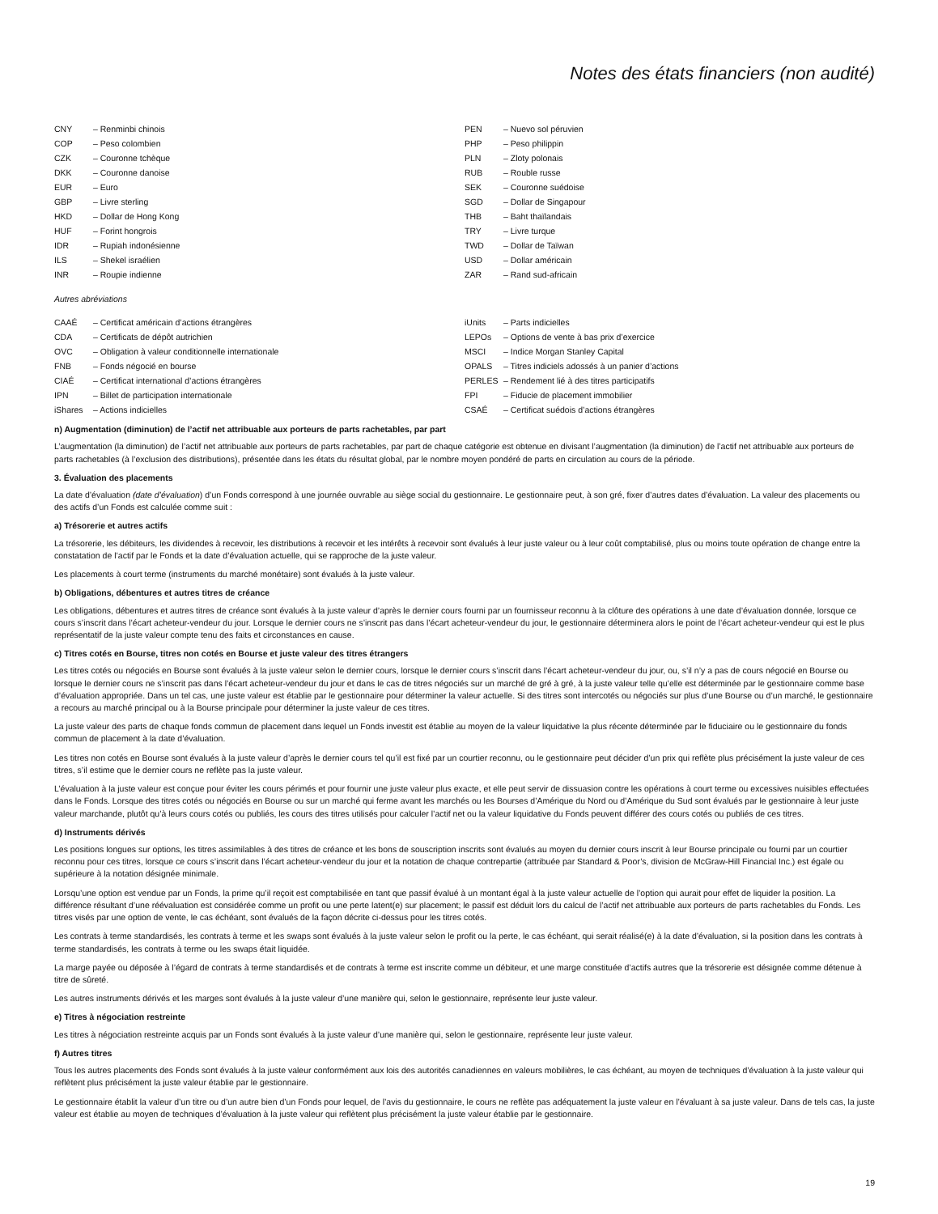Notes des états financiers (non audité)
CNY – Renminbi chinois
COP – Peso colombien
CZK – Couronne tchèque
DKK – Couronne danoise
EUR – Euro
GBP – Livre sterling
HKD – Dollar de Hong Kong
HUF – Forint hongrois
IDR – Rupiah indonésienne
ILS – Shekel israélien
INR – Roupie indienne
PEN – Nuevo sol péruvien
PHP – Peso philippin
PLN – Zloty polonais
RUB – Rouble russe
SEK – Couronne suédoise
SGD – Dollar de Singapour
THB – Baht thaïlandais
TRY – Livre turque
TWD – Dollar de Taïwan
USD – Dollar américain
ZAR – Rand sud-africain
Autres abréviations
CAAÉ – Certificat américain d’actions étrangères
CDA – Certificats de dépôt autrichien
OVC – Obligation à valeur conditionnelle internationale
FNB – Fonds négocié en bourse
CIAÉ – Certificat international d’actions étrangères
IPN – Billet de participation internationale
iShares – Actions indicielles
iUnits – Parts indicielles
LEPOs – Options de vente à bas prix d’exercice
MSCI – Indice Morgan Stanley Capital
OPALS – Titres indiciels adossés à un panier d’actions
PERLES – Rendement lié à des titres participatifs
FPI – Fiducie de placement immobilier
CSAÉ – Certificat suédois d’actions étrangères
n) Augmentation (diminution) de l’actif net attribuable aux porteurs de parts rachetables, par part
L’augmentation (la diminution) de l’actif net attribuable aux porteurs de parts rachetables, par part de chaque catégorie est obtenue en divisant l’augmentation (la diminution) de l’actif net attribuable aux porteurs de parts rachetables (à l’exclusion des distributions), présentée dans les états du résultat global, par le nombre moyen pondéré de parts en circulation au cours de la période.
3. Évaluation des placements
La date d’évaluation (date d’évaluation) d’un Fonds correspond à une journée ouvrable au siège social du gestionnaire. Le gestionnaire peut, à son gré, fixer d’autres dates d’évaluation. La valeur des placements ou des actifs d’un Fonds est calculée comme suit :
a) Trésorerie et autres actifs
La trésorerie, les débiteurs, les dividendes à recevoir, les distributions à recevoir et les intérêts à recevoir sont évalués à leur juste valeur ou à leur coût comptabilisé, plus ou moins toute opération de change entre la constatation de l’actif par le Fonds et la date d’évaluation actuelle, qui se rapproche de la juste valeur.
Les placements à court terme (instruments du marché monétaire) sont évalués à la juste valeur.
b) Obligations, débentures et autres titres de créance
Les obligations, débentures et autres titres de créance sont évalués à la juste valeur d’après le dernier cours fourni par un fournisseur reconnu à la clôture des opérations à une date d’évaluation donnée, lorsque ce cours s’inscrit dans l’écart acheteur-vendeur du jour. Lorsque le dernier cours ne s’inscrit pas dans l’écart acheteur-vendeur du jour, le gestionnaire déterminera alors le point de l’écart acheteur-vendeur qui est le plus représentatif de la juste valeur compte tenu des faits et circonstances en cause.
c) Titres cotés en Bourse, titres non cotés en Bourse et juste valeur des titres étrangers
Les titres cotés ou négociés en Bourse sont évalués à la juste valeur selon le dernier cours, lorsque le dernier cours s’inscrit dans l’écart acheteur-vendeur du jour, ou, s’il n’y a pas de cours négocié en Bourse ou lorsque le dernier cours ne s’inscrit pas dans l’écart acheteur-vendeur du jour et dans le cas de titres négociés sur un marché de gré à gré, à la juste valeur telle qu’elle est déterminée par le gestionnaire comme base d’évaluation appropriée. Dans un tel cas, une juste valeur est établie par le gestionnaire pour déterminer la valeur actuelle. Si des titres sont intercotés ou négociés sur plus d’une Bourse ou d’un marché, le gestionnaire a recours au marché principal ou à la Bourse principale pour déterminer la juste valeur de ces titres.
La juste valeur des parts de chaque fonds commun de placement dans lequel un Fonds investit est établie au moyen de la valeur liquidative la plus récente déterminée par le fiduciaire ou le gestionnaire du fonds commun de placement à la date d’évaluation.
Les titres non cotés en Bourse sont évalués à la juste valeur d’après le dernier cours tel qu’il est fixé par un courtier reconnu, ou le gestionnaire peut décider d’un prix qui reflète plus précisément la juste valeur de ces titres, s’il estime que le dernier cours ne reflète pas la juste valeur.
L’évaluation à la juste valeur est conçue pour éviter les cours périmés et pour fournir une juste valeur plus exacte, et elle peut servir de dissuasion contre les opérations à court terme ou excessives nuisibles effectuées dans le Fonds. Lorsque des titres cotés ou négociés en Bourse ou sur un marché qui ferme avant les marchés ou les Bourses d’Amérique du Nord ou d’Amérique du Sud sont évalués par le gestionnaire à leur juste valeur marchande, plutôt qu’à leurs cours cotés ou publiés, les cours des titres utilisés pour calculer l’actif net ou la valeur liquidative du Fonds peuvent différer des cours cotés ou publiés de ces titres.
d) Instruments dérivés
Les positions longues sur options, les titres assimilables à des titres de créance et les bons de souscription inscrits sont évalués au moyen du dernier cours inscrit à leur Bourse principale ou fourni par un courtier reconnu pour ces titres, lorsque ce cours s’inscrit dans l’écart acheteur-vendeur du jour et la notation de chaque contrepartie (attribuée par Standard & Poor’s, division de McGraw-Hill Financial Inc.) est égale ou supérieure à la notation désignée minimale.
Lorsqu’une option est vendue par un Fonds, la prime qu’il reçoit est comptabilisée en tant que passif évalué à un montant égal à la juste valeur actuelle de l’option qui aurait pour effet de liquider la position. La différence résultant d’une réévaluation est considérée comme un profit ou une perte latent(e) sur placement; le passif est déduit lors du calcul de l’actif net attribuable aux porteurs de parts rachetables du Fonds. Les titres visés par une option de vente, le cas échéant, sont évalués de la façon décrite ci-dessus pour les titres cotés.
Les contrats à terme standardisés, les contrats à terme et les swaps sont évalués à la juste valeur selon le profit ou la perte, le cas échéant, qui serait réalisé(e) à la date d’évaluation, si la position dans les contrats à terme standardisés, les contrats à terme ou les swaps était liquidée.
La marge payée ou déposée à l’égard de contrats à terme standardisés et de contrats à terme est inscrite comme un débiteur, et une marge constituée d’actifs autres que la trésorerie est désignée comme détenue à titre de sûreté.
Les autres instruments dérivés et les marges sont évalués à la juste valeur d’une manière qui, selon le gestionnaire, représente leur juste valeur.
e) Titres à négociation restreinte
Les titres à négociation restreinte acquis par un Fonds sont évalués à la juste valeur d’une manière qui, selon le gestionnaire, représente leur juste valeur.
f) Autres titres
Tous les autres placements des Fonds sont évalués à la juste valeur conformément aux lois des autorités canadiennes en valeurs mobilières, le cas échéant, au moyen de techniques d’évaluation à la juste valeur qui reflètent plus précisément la juste valeur établie par le gestionnaire.
Le gestionnaire établit la valeur d’un titre ou d’un autre bien d’un Fonds pour lequel, de l’avis du gestionnaire, le cours ne reflète pas adéquatement la juste valeur en l’évaluant à sa juste valeur. Dans de tels cas, la juste valeur est établie au moyen de techniques d’évaluation à la juste valeur qui reflètent plus précisément la juste valeur établie par le gestionnaire.
19